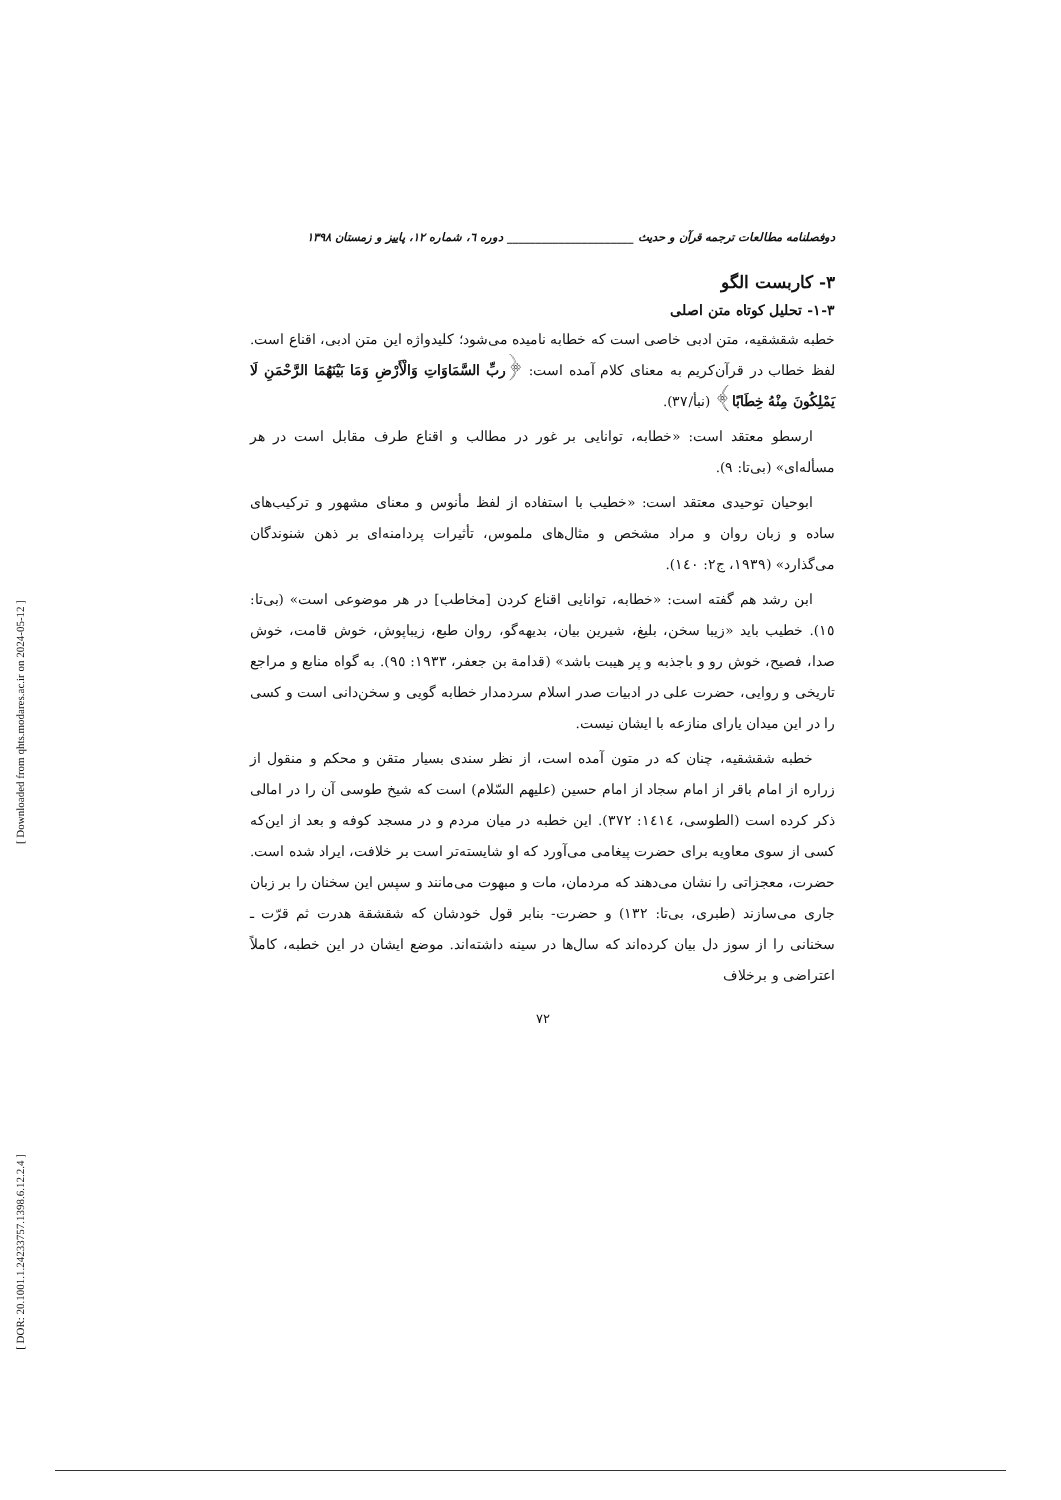[ Downloaded from qhts.modares.ac.ir on 2024-05-12 ]
[ DOR: 20.1001.1.24233757.1398.6.12.2.4 ]
دوفصلنامه مطالعات ترجمه قرآن و حدیث ______________________ دوره ٦، شماره ١٢، پاییز و زمستان ١٣٩٨
٣- کاربست الگو
٣-١- تحلیل کوتاه متن اصلی
خطبه شقشقیه، متن ادبی خاصی است که خطابه نامیده می‌شود؛ کلیدواژه این متن ادبی، اقناع است. لفظ خطاب در قرآن‌کریم به معنای کلام آمده است: ﴿ربِّ السَّمَاوَاتِ وَالْأَرْضِ وَمَا بَيْنَهُمَا الرَّحْمَنِ لَا يَمْلِكُونَ مِنْهُ خِطَابًا﴾ (نبأ/٣٧).
ارسطو معتقد است: «خطابه، توانایی بر غور در مطالب و اقناع طرف مقابل است در هر مسأله‌ای» (بی‌تا: ٩).
ابوحیان توحیدی معتقد است: «خطیب با استفاده از لفظ مأنوس و معنای مشهور و ترکیب‌های ساده و زبان روان و مراد مشخص و مثال‌های ملموس، تأثیرات پردامنه‌ای بر ذهن شنوندگان می‌گذارد» (١٩٣٩، ج٢: ١٤٠).
ابن رشد هم گفته است: «خطابه، توانایی اقناع کردن [مخاطب] در هر موضوعی است» (بی‌تا: ١٥). خطیب باید «زیبا سخن، بلیغ، شیرین بیان، بدیهه‌گو، روان طبع، زیباپوش، خوش قامت، خوش صدا، فصیح، خوش رو و باجذبه و پر هیبت باشد» (قدامة بن جعفر، ١٩٣٣: ٩٥). به گواه منابع و مراجع تاریخی و روایی، حضرت علی در ادبیات صدر اسلام سردمدار خطابه گویی و سخن‌دانی است و کسی را در این میدان یارای منازعه با ایشان نیست.
خطبه شقشقیه، چنان که در متون آمده است، از نظر سندی بسیار متقن و محکم و منقول از زراره از امام باقر از امام سجاد از امام حسین (علیهم السّلام) است که شیخ طوسی آن را در امالی ذکر کرده است (الطوسی، ١٤١٤: ٣٧٢). این خطبه در میان مردم و در مسجد کوفه و بعد از این‌که کسی از سوی معاویه برای حضرت پیغامی می‌آورد که او شایسته‌تر است بر خلافت، ایراد شده است. حضرت، معجزاتی را نشان می‌دهند که مردمان، مات و مبهوت می‌مانند و سپس این سخنان را بر زبان جاری می‌سازند (طبری، بی‌تا: ١٣٢) و حضرت- بنابر قول خودشان که شقشقة هدرت ثم قرّت ـ سخنانی را از سوز دل بیان کرده‌اند که سال‌ها در سینه داشته‌اند. موضع ایشان در این خطبه، کاملاً اعتراضی و برخلاف
٧٢